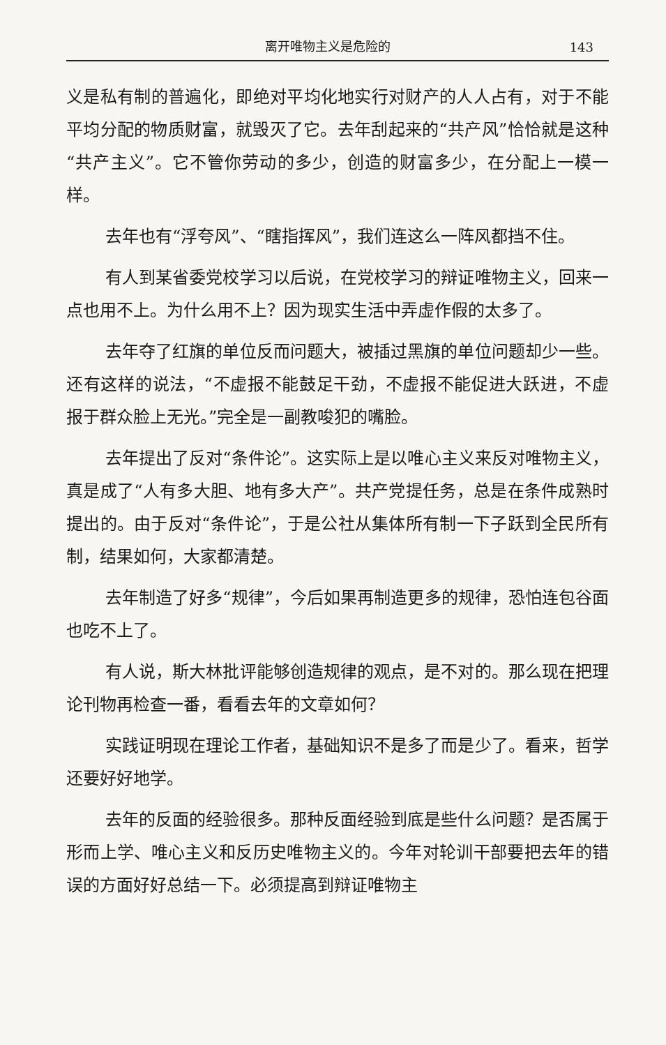离开唯物主义是危险的 143
义是私有制的普遍化，即绝对平均化地实行对财产的人人占有，对于不能平均分配的物质财富，就毁灭了它。去年刮起来的“共产风”恰恰就是这种“共产主义”。它不管你劳动的多少，创造的财富多少，在分配上一模一样。
去年也有“浮夸风”、“瞎指挥风”，我们连这么一阵风都挡不住。
有人到某省委党校学习以后说，在党校学习的辩证唯物主义，回来一点也用不上。为什么用不上？因为现实生活中弄虚作假的太多了。
去年夺了红旗的单位反而问题大，被插过黑旗的单位问题却少一些。还有这样的说法，“不虚报不能鼓足干劲，不虚报不能促进大跃进，不虚报于群众脸上无光。”完全是一副教唆犯的嘴脸。
去年提出了反对“条件论”。这实际上是以唯心主义来反对唯物主义，真是成了“人有多大胆、地有多大产”。共产党提任务，总是在条件成熟时提出的。由于反对“条件论”，于是公社从集体所有制一下子跃到全民所有制，结果如何，大家都清楚。
去年制造了好多“规律”，今后如果再制造更多的规律，恐怕连包谷面也吃不上了。
有人说，斯大林批评能够创造规律的观点，是不对的。那么现在把理论刊物再检查一番，看看去年的文章如何？
实践证明现在理论工作者，基础知识不是多了而是少了。看来，哲学还要好好地学。
去年的反面的经验很多。那种反面经验到底是些什么问题？是否属于形而上学、唯心主义和反历史唯物主义的。今年对轮训干部要把去年的错误的方面好好总结一下。必须提高到辩证唯物主